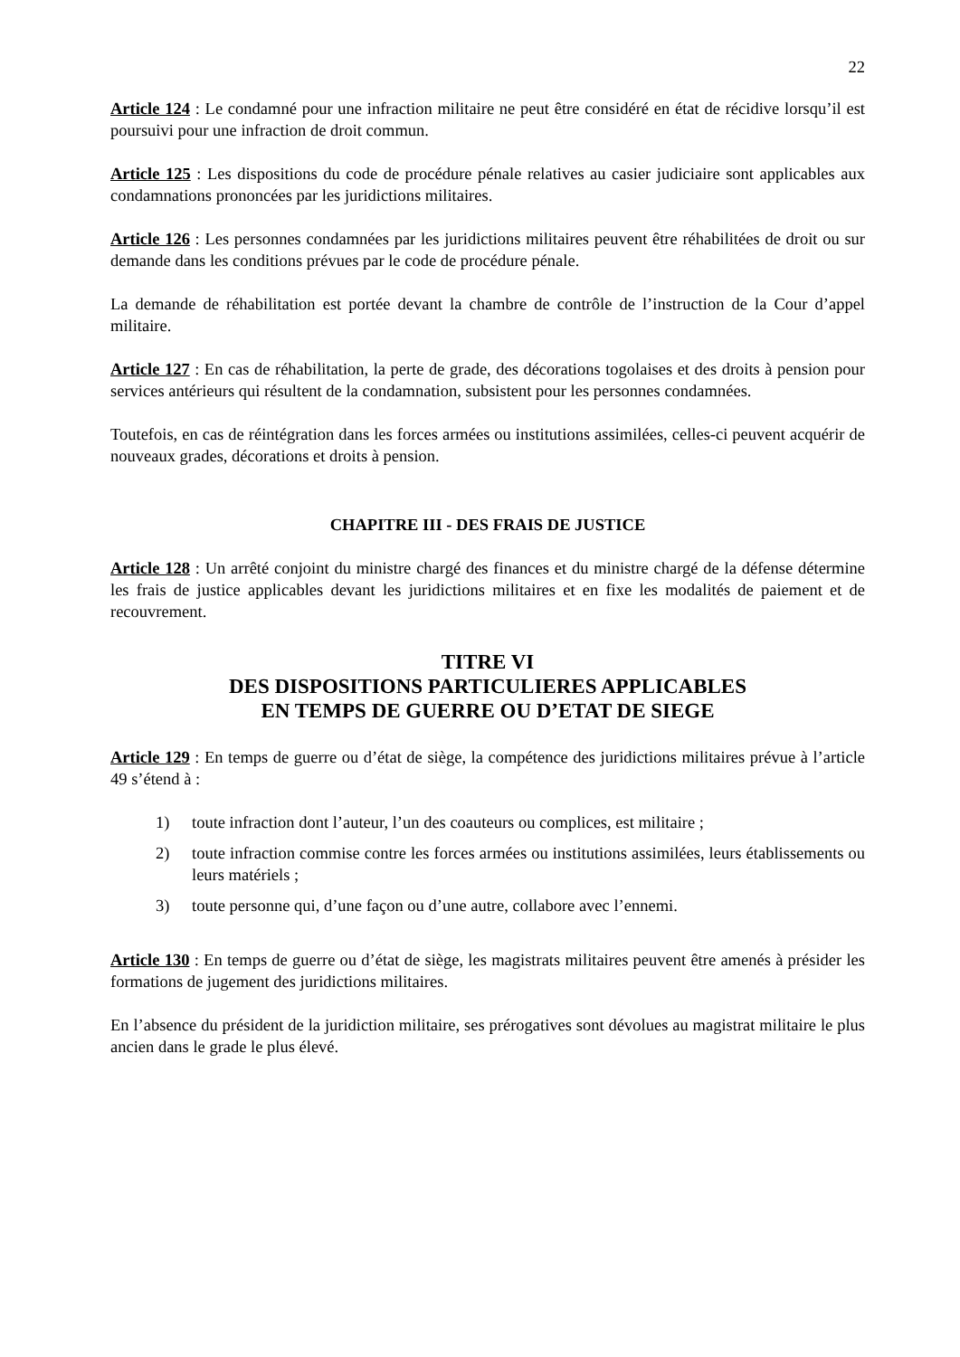22
Article 124 : Le condamné pour une infraction militaire ne peut être considéré en état de récidive lorsqu’il est poursuivi pour une infraction de droit commun.
Article 125 : Les dispositions du code de procédure pénale relatives au casier judiciaire sont applicables aux condamnations prononcées par les juridictions militaires.
Article 126 : Les personnes condamnées par les juridictions militaires peuvent être réhabilitées de droit ou sur demande dans les conditions prévues par le code de procédure pénale.
La demande de réhabilitation est portée devant la chambre de contrôle de l’instruction de la Cour d’appel militaire.
Article 127 : En cas de réhabilitation, la perte de grade, des décorations togolaises et des droits à pension pour services antérieurs qui résultent de la condamnation, subsistent pour les personnes condamnées.
Toutefois, en cas de réintégration dans les forces armées ou institutions assimilées, celles-ci peuvent acquérir de nouveaux grades, décorations et droits à pension.
CHAPITRE III - DES FRAIS DE JUSTICE
Article 128 : Un arrêté conjoint du ministre chargé des finances et du ministre chargé de la défense détermine les frais de justice applicables devant les juridictions militaires et en fixe les modalités de paiement et de recouvrement.
TITRE VI
DES DISPOSITIONS PARTICULIERES APPLICABLES
EN TEMPS DE GUERRE OU D’ETAT DE SIEGE
Article 129 : En temps de guerre ou d’état de siège, la compétence des juridictions militaires prévue à l’article 49 s’étend à :
1) toute infraction dont l’auteur, l’un des coauteurs ou complices, est militaire ;
2) toute infraction commise contre les forces armées ou institutions assimilées, leurs établissements ou leurs matériels ;
3) toute personne qui, d’une façon ou d’une autre, collabore avec l’ennemi.
Article 130 : En temps de guerre ou d’état de siège, les magistrats militaires peuvent être amenés à présider les formations de jugement des juridictions militaires.
En l’absence du président de la juridiction militaire, ses prérogatives sont dévolues au magistrat militaire le plus ancien dans le grade le plus élevé.